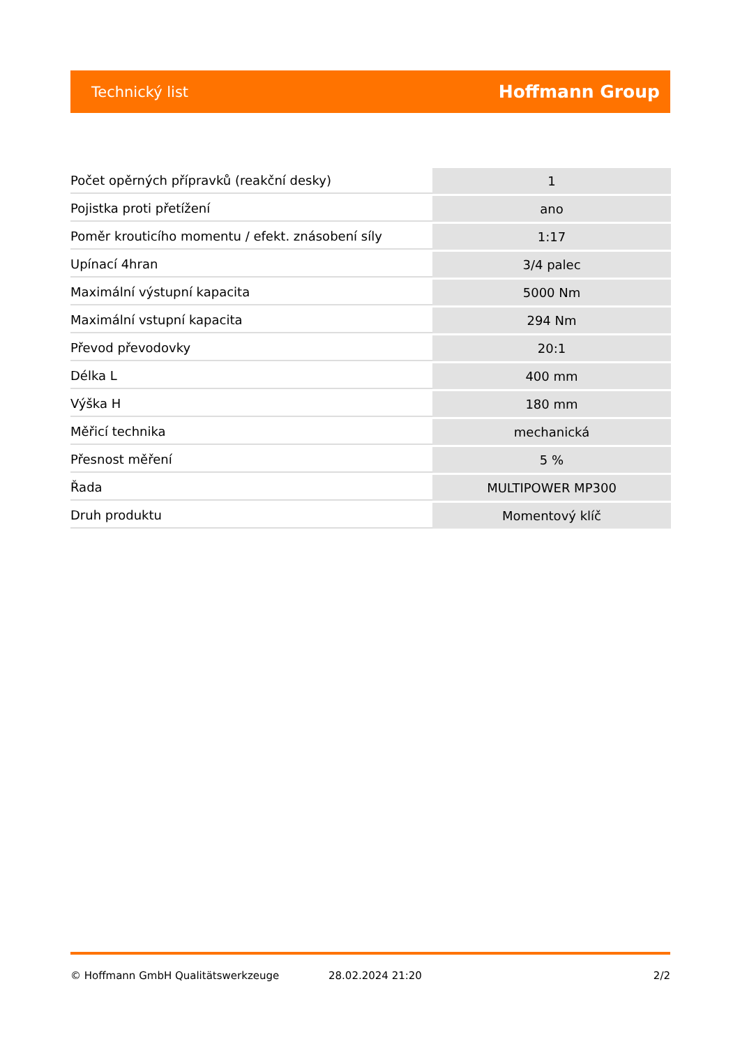Technický list Hoffmann Group
| Počet opěrných přípravků (reakční desky) | 1 |
| Pojistka proti přetížení | ano |
| Poměr krouticího momentu / efekt. znásobení síly | 1:17 |
| Upínací 4hran | 3/4 palec |
| Maximální výstupní kapacita | 5000 Nm |
| Maximální vstupní kapacita | 294 Nm |
| Převod převodovky | 20:1 |
| Délka L | 400 mm |
| Výška H | 180 mm |
| Měřicí technika | mechanická |
| Přesnost měření | 5 % |
| Řada | MULTIPOWER MP300 |
| Druh produktu | Momentový klíč |
© Hoffmann GmbH Qualitätswerkzeuge 28.02.2024 21:20 2/2